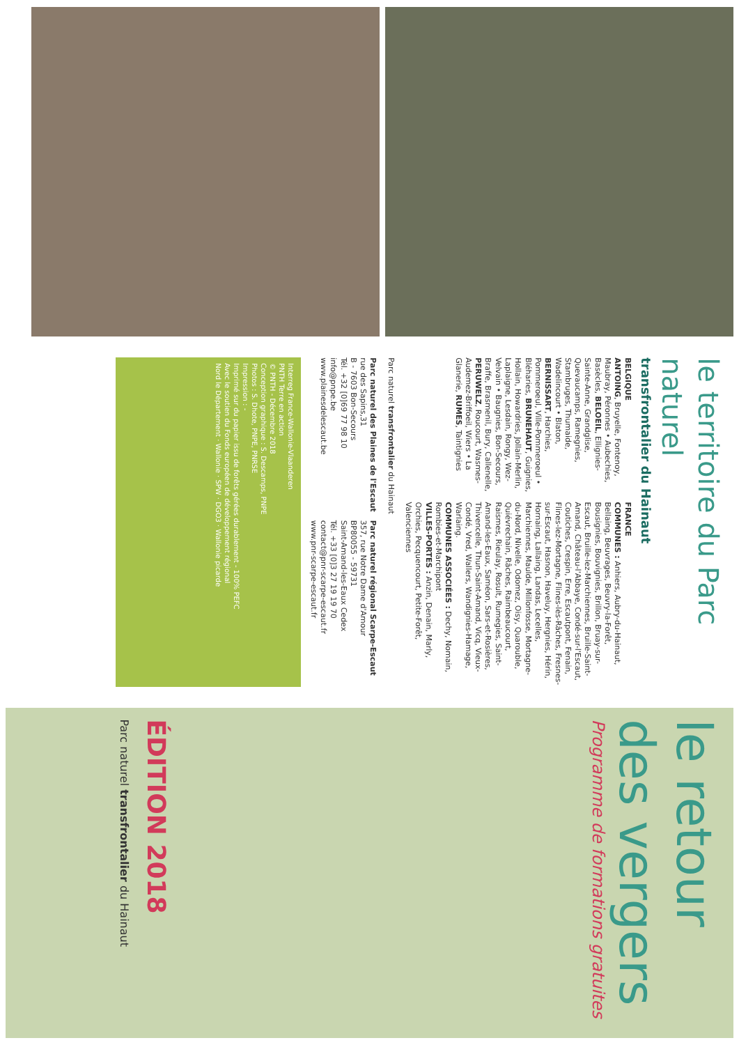le territoire du Parc naturel
transfrontalier du Hainaut
BELGIQUE
ANTOING, Bruyelle, Fontenoy, Maubray, Péronnes • Aubechies, Basècles, BELOEIL, Ellignies-Sainte-Anne, Grandglise, Quevaucamps, Ramegnies, Stambruges, Thumaide, Wadelincourt • Blaton, BERNISSART, Harchies, Pommeroeul, Ville-Pommeroeul • Bléharies, BRUNEHAUT, Guignies, Hollain, Howardries, Jollain-Merlin, Laplaigne, Lesdain, Rongy, Wez-Velvain • Baugnies, Bon-Secours, Braffe, Brasmenil, Bury, Callenelle, PERUWELZ, Roucourt, Wasmes-Audemez-Briffoeil, Wiers • La Glanerie, RUMES, Taintignies
FRANCE
COMMUNES : Anhiers, Aubry-du-Hainaut, Bellaing, Beuvrages, Beuvry-la-Forêt, Bousignies, Bouvignies, Brillon, Bruay-sur-Escaut, Bruille-lez-Marchiennes, Bruille-Saint-Amand, Château-l'Abbaye, Condé-sur-l'Escaut, Coutiches, Crespin, Erre, Escautpont, Fenain, Flines-lez-Mortagne, Flines-lès-Râches, Fresnes-sur-Escaut, Hasnon, Haveluy, Hergnies, Hérin, Hornaing, Lallaing, Landas, Lecelles, Marchiennes, Maulde, Millonfosse, Mortagne-du-Nord, Nivelle, Odomez, Oisy, Quarouble, Quiévrechain, Râches, Raimbeaucourt, Raismes, Rieulay, Rosult, Rumegies, Saint-Amand-les-Eaux, Saméon, Sars-et-Rosières, Thivencelle, Thun-Saint-Amand, Vicq, Vieux-Condé, Vred, Wallers, Wandignies-Hamage, Warlaing.
COMMUNES ASSOCIÉES : Dechy, Nomain, Rombies-et-Marchipont
VILLES-PORTES : Anzin, Denain, Marly, Orchies, Pecquencourt, Petite-Forêt, Valenciennes
Parc naturel transfrontalier du Hainaut
Parc naturel des Plaines de l'Escaut
rue des Sapins,31
B - 7603 Bon-Secours
Tél. +32 [0]69 77 98 10
info@pnpe.be
www.plainesdelescaut.be
Parc naturel régional Scarpe-Escaut
357, rue Notre Dame d'Amour
BP80055 - 59731
Saint-Amand-les-Eaux Cedex
Tél. +33 [0]3 27 19 19 70
contact@pnr-scarpe-escaut.fr
www.pnr-scarpe-escaut.fr
Interreg France-Wallonie-Vlaanderen
PNTH Terre en action
© PNTH - Décembre 2018
Conception graphique : S. Descamps, PNPE
Photos : S. Dhote, PNPE, PNRSE
Impression : -
Imprimé sur du papier issu de forêts gérées durablement - 100% PEFC
Avec le soutien du Fonds européen de développement régional
Nord le Département · Wallonie · SPW · DGO3 · Wallonie picarde
le retour des vergers
Programme de formations gratuites
ÉDITION 2018
Parc naturel transfrontalier du Hainaut